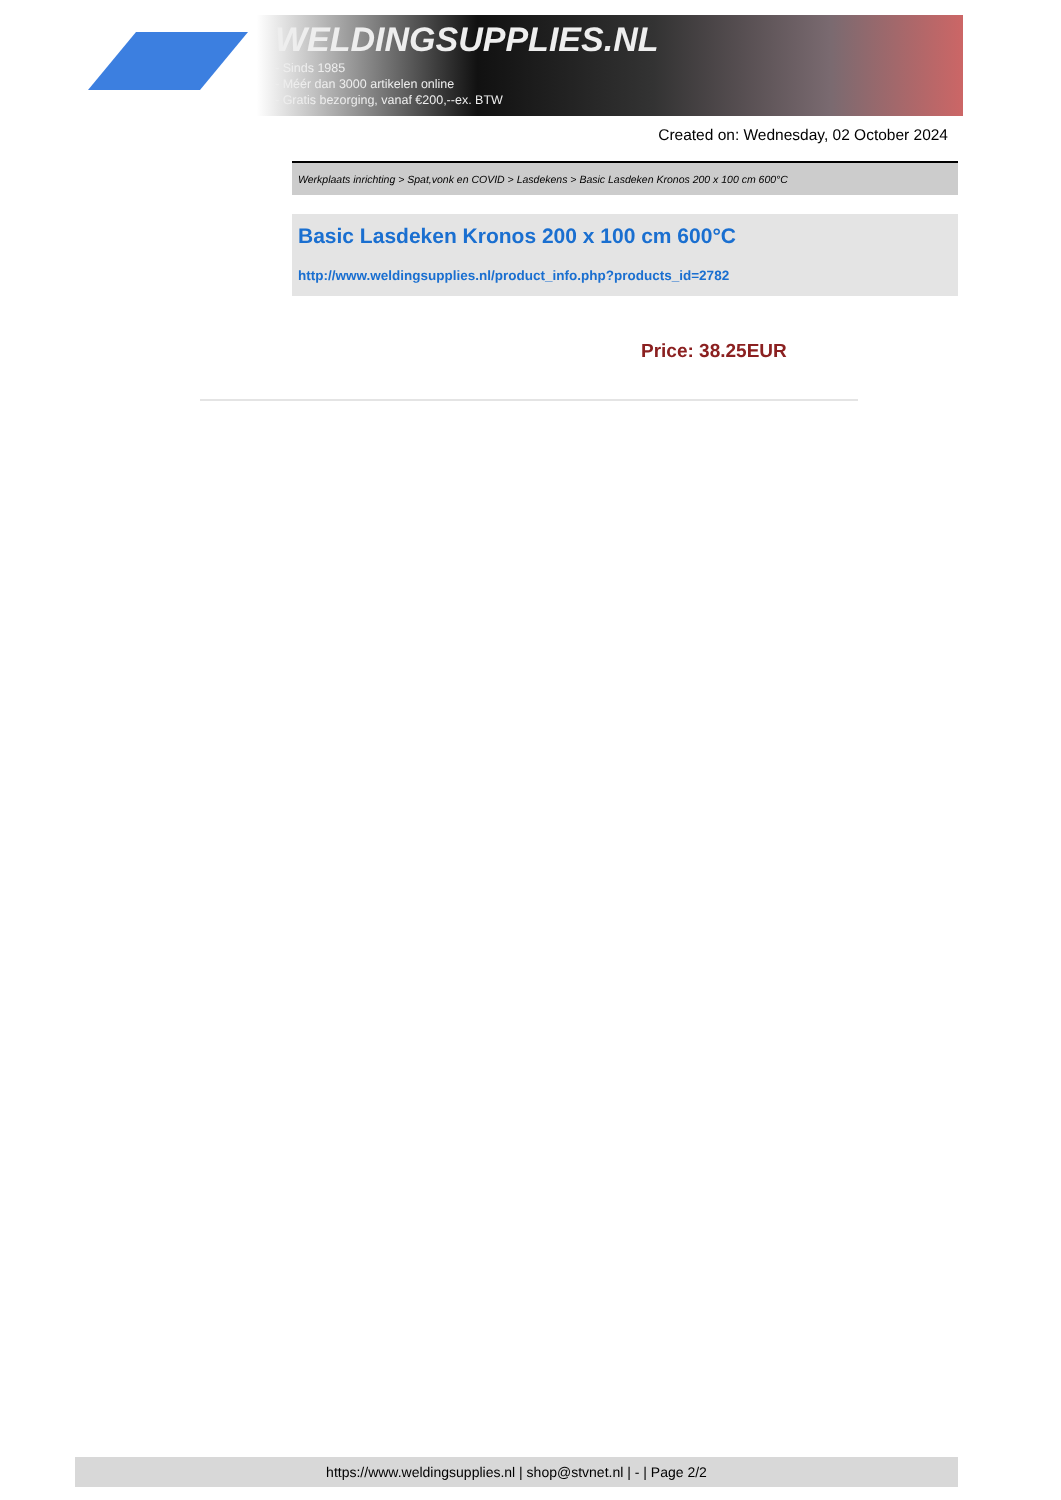WELDINGSUPPLIES.NL
- Sinds 1985
- Méér dan 3000 artikelen online
- Gratis bezorging, vanaf €200,--ex. BTW
Created on: Wednesday, 02 October 2024
Werkplaats inrichting > Spat,vonk en COVID > Lasdekens > Basic Lasdeken Kronos 200 x 100 cm 600°C
Basic Lasdeken Kronos 200 x 100 cm 600°C
http://www.weldingsupplies.nl/product_info.php?products_id=2782
Price: 38.25EUR
https://www.weldingsupplies.nl | shop@stvnet.nl | - | Page 2/2